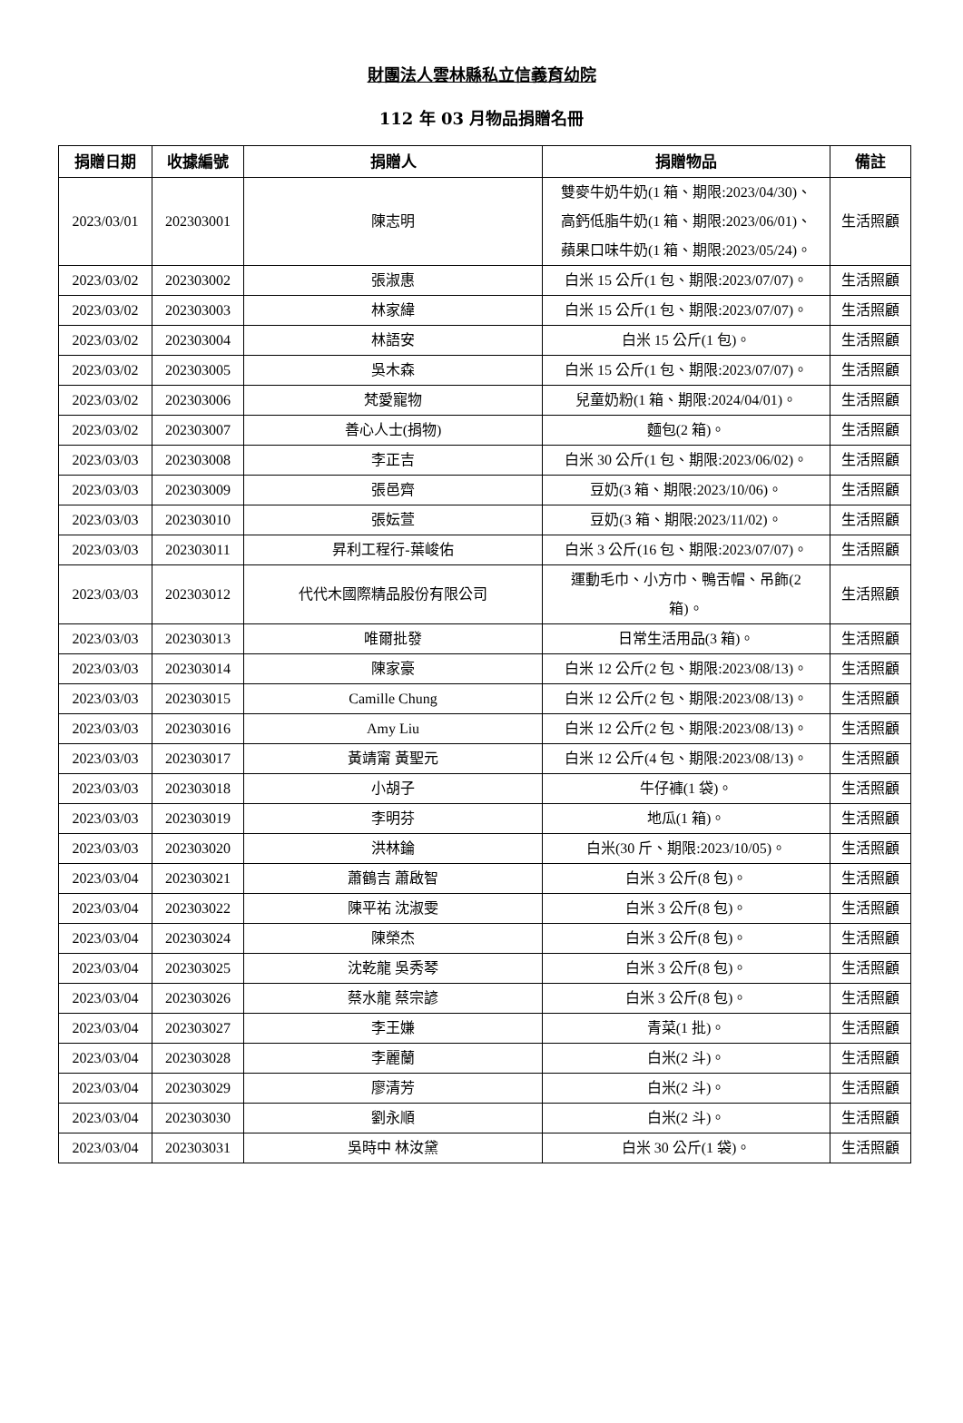財團法人雲林縣私立信義育幼院
112 年 03 月物品捐贈名冊
| 捐贈日期 | 收據編號 | 捐贈人 | 捐贈物品 | 備註 |
| --- | --- | --- | --- | --- |
| 2023/03/01 | 202303001 | 陳志明 | 雙麥牛奶牛奶(1 箱、期限:2023/04/30)、 高鈣低脂牛奶(1 箱、期限:2023/06/01)、 蘋果口味牛奶(1 箱、期限:2023/05/24)。 | 生活照顧 |
| 2023/03/02 | 202303002 | 張淑惠 | 白米 15 公斤(1 包、期限:2023/07/07)。 | 生活照顧 |
| 2023/03/02 | 202303003 | 林家緯 | 白米 15 公斤(1 包、期限:2023/07/07)。 | 生活照顧 |
| 2023/03/02 | 202303004 | 林語安 | 白米 15 公斤(1 包)。 | 生活照顧 |
| 2023/03/02 | 202303005 | 吳木森 | 白米 15 公斤(1 包、期限:2023/07/07)。 | 生活照顧 |
| 2023/03/02 | 202303006 | 梵愛寵物 | 兒童奶粉(1 箱、期限:2024/04/01)。 | 生活照顧 |
| 2023/03/02 | 202303007 | 善心人士(捐物) | 麵包(2 箱)。 | 生活照顧 |
| 2023/03/03 | 202303008 | 李正吉 | 白米 30 公斤(1 包、期限:2023/06/02)。 | 生活照顧 |
| 2023/03/03 | 202303009 | 張邑齊 | 豆奶(3 箱、期限:2023/10/06)。 | 生活照顧 |
| 2023/03/03 | 202303010 | 張妘萱 | 豆奶(3 箱、期限:2023/11/02)。 | 生活照顧 |
| 2023/03/03 | 202303011 | 昇利工程行-葉峻佑 | 白米 3 公斤(16 包、期限:2023/07/07)。 | 生活照顧 |
| 2023/03/03 | 202303012 | 代代木國際精品股份有限公司 | 運動毛巾、小方巾、鴨舌帽、吊飾(2 箱)。 | 生活照顧 |
| 2023/03/03 | 202303013 | 唯爾批發 | 日常生活用品(3 箱)。 | 生活照顧 |
| 2023/03/03 | 202303014 | 陳家豪 | 白米 12 公斤(2 包、期限:2023/08/13)。 | 生活照顧 |
| 2023/03/03 | 202303015 | Camille Chung | 白米 12 公斤(2 包、期限:2023/08/13)。 | 生活照顧 |
| 2023/03/03 | 202303016 | Amy Liu | 白米 12 公斤(2 包、期限:2023/08/13)。 | 生活照顧 |
| 2023/03/03 | 202303017 | 黃靖甯 黃聖元 | 白米 12 公斤(4 包、期限:2023/08/13)。 | 生活照顧 |
| 2023/03/03 | 202303018 | 小胡子 | 牛仔褲(1 袋)。 | 生活照顧 |
| 2023/03/03 | 202303019 | 李明芬 | 地瓜(1 箱)。 | 生活照顧 |
| 2023/03/03 | 202303020 | 洪林錀 | 白米(30 斤、期限:2023/10/05)。 | 生活照顧 |
| 2023/03/04 | 202303021 | 蕭鶴吉 蕭啟智 | 白米 3 公斤(8 包)。 | 生活照顧 |
| 2023/03/04 | 202303022 | 陳平祐 沈淑雯 | 白米 3 公斤(8 包)。 | 生活照顧 |
| 2023/03/04 | 202303024 | 陳榮杰 | 白米 3 公斤(8 包)。 | 生活照顧 |
| 2023/03/04 | 202303025 | 沈乾龍 吳秀琴 | 白米 3 公斤(8 包)。 | 生活照顧 |
| 2023/03/04 | 202303026 | 蔡水龍 蔡宗諺 | 白米 3 公斤(8 包)。 | 生活照顧 |
| 2023/03/04 | 202303027 | 李王嫌 | 青菜(1 批)。 | 生活照顧 |
| 2023/03/04 | 202303028 | 李麗蘭 | 白米(2 斗)。 | 生活照顧 |
| 2023/03/04 | 202303029 | 廖清芳 | 白米(2 斗)。 | 生活照顧 |
| 2023/03/04 | 202303030 | 劉永順 | 白米(2 斗)。 | 生活照顧 |
| 2023/03/04 | 202303031 | 吳時中 林汝黛 | 白米 30 公斤(1 袋)。 | 生活照顧 |